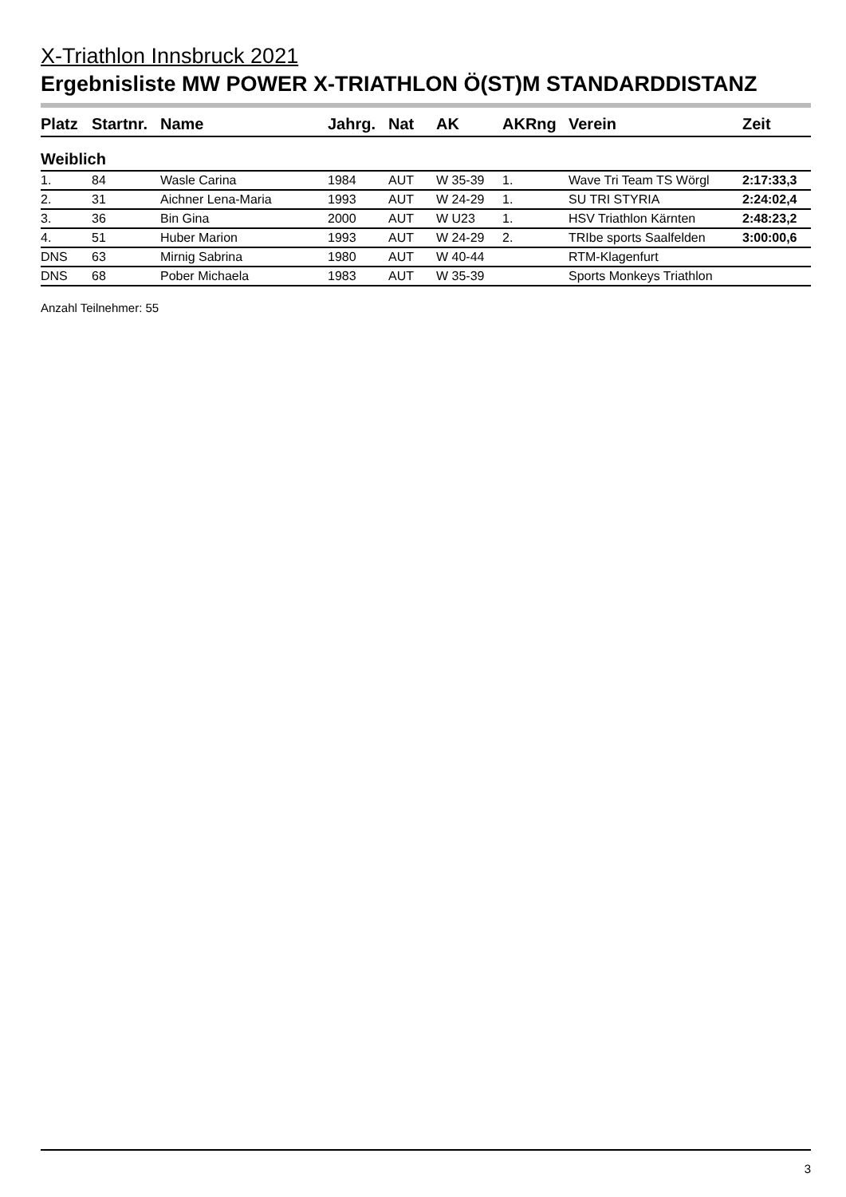X-Triathlon Innsbruck 2021
Ergebnisliste MW POWER X-TRIATHLON Ö(ST)M STANDARDDISTANZ
| Platz | Startnr. | Name | Jahrg. | Nat | AK | AKRng | Verein | Zeit |
| --- | --- | --- | --- | --- | --- | --- | --- | --- |
| Weiblich | | | | | | | | |
| 1. | 84 | Wasle Carina | 1984 | AUT | W 35-39 | 1. | Wave Tri Team TS Wörgl | 2:17:33,3 |
| 2. | 31 | Aichner Lena-Maria | 1993 | AUT | W 24-29 | 1. | SU TRI STYRIA | 2:24:02,4 |
| 3. | 36 | Bin Gina | 2000 | AUT | W U23 | 1. | HSV Triathlon Kärnten | 2:48:23,2 |
| 4. | 51 | Huber Marion | 1993 | AUT | W 24-29 | 2. | TRIbe sports Saalfelden | 3:00:00,6 |
| DNS | 63 | Mirnig Sabrina | 1980 | AUT | W 40-44 | | RTM-Klagenfurt | |
| DNS | 68 | Pober Michaela | 1983 | AUT | W 35-39 | | Sports Monkeys Triathlon | |
Anzahl Teilnehmer: 55
3